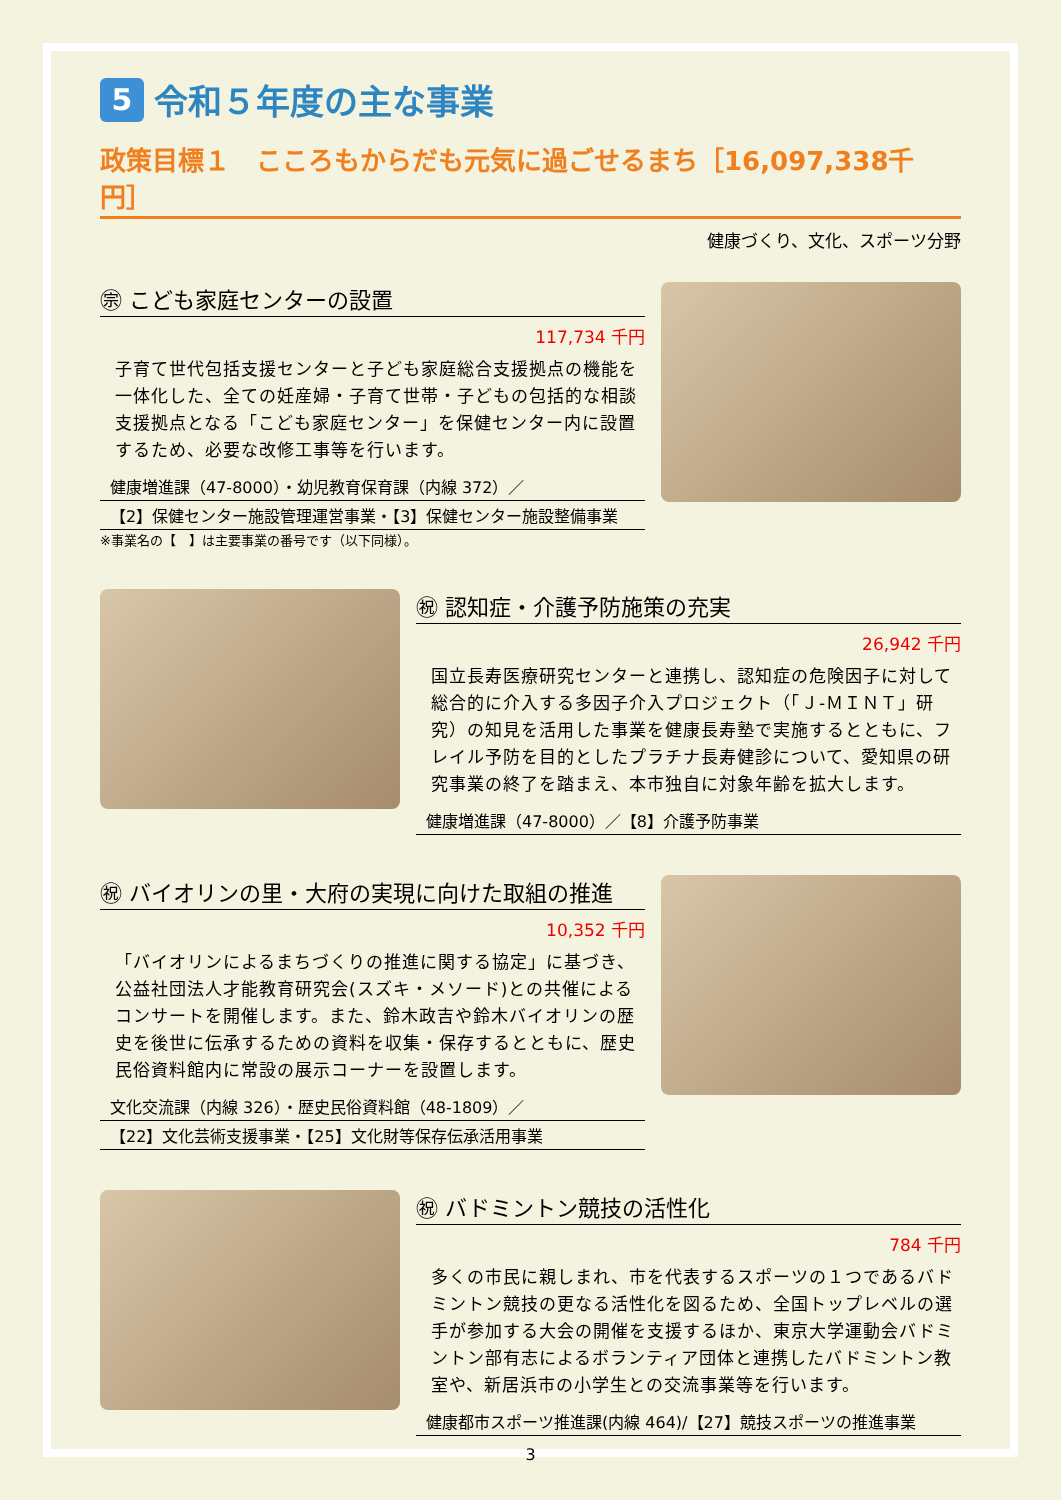5 令和５年度の主な事業
政策目標１　こころもからだも元気に過ごせるまち［16,097,338千円］
健康づくり、文化、スポーツ分野
㊪ こども家庭センターの設置
117,734 千円
子育て世代包括支援センターと子ども家庭総合支援拠点の機能を一体化した、全ての妊産婦・子育て世帯・子どもの包括的な相談支援拠点となる「こども家庭センター」を保健センター内に設置するため、必要な改修工事等を行います。
健康増進課（47-8000）・幼児教育保育課（内線 372）／
【2】保健センター施設管理運営事業・【3】保健センター施設整備事業
※事業名の【　】は主要事業の番号です（以下同様）。
㊗ 認知症・介護予防施策の充実
26,942 千円
国立長寿医療研究センターと連携し、認知症の危険因子に対して総合的に介入する多因子介入プロジェクト（「Ｊ-ＭＩＮＴ」研究）の知見を活用した事業を健康長寿塾で実施するとともに、フレイル予防を目的としたプラチナ長寿健診について、愛知県の研究事業の終了を踏まえ、本市独自に対象年齢を拡大します。
健康増進課（47-8000）／【8】介護予防事業
㊗ バイオリンの里・大府の実現に向けた取組の推進
10,352 千円
「バイオリンによるまちづくりの推進に関する協定」に基づき、公益社団法人才能教育研究会(スズキ・メソード)との共催によるコンサートを開催します。また、鈴木政吉や鈴木バイオリンの歴史を後世に伝承するための資料を収集・保存するとともに、歴史民俗資料館内に常設の展示コーナーを設置します。
文化交流課（内線 326）・歴史民俗資料館（48-1809）／
【22】文化芸術支援事業・【25】文化財等保存伝承活用事業
㊗ バドミントン競技の活性化
784 千円
多くの市民に親しまれ、市を代表するスポーツの１つであるバドミントン競技の更なる活性化を図るため、全国トップレベルの選手が参加する大会の開催を支援するほか、東京大学運動会バドミントン部有志によるボランティア団体と連携したバドミントン教室や、新居浜市の小学生との交流事業等を行います。
健康都市スポーツ推進課(内線 464)/【27】競技スポーツの推進事業
3